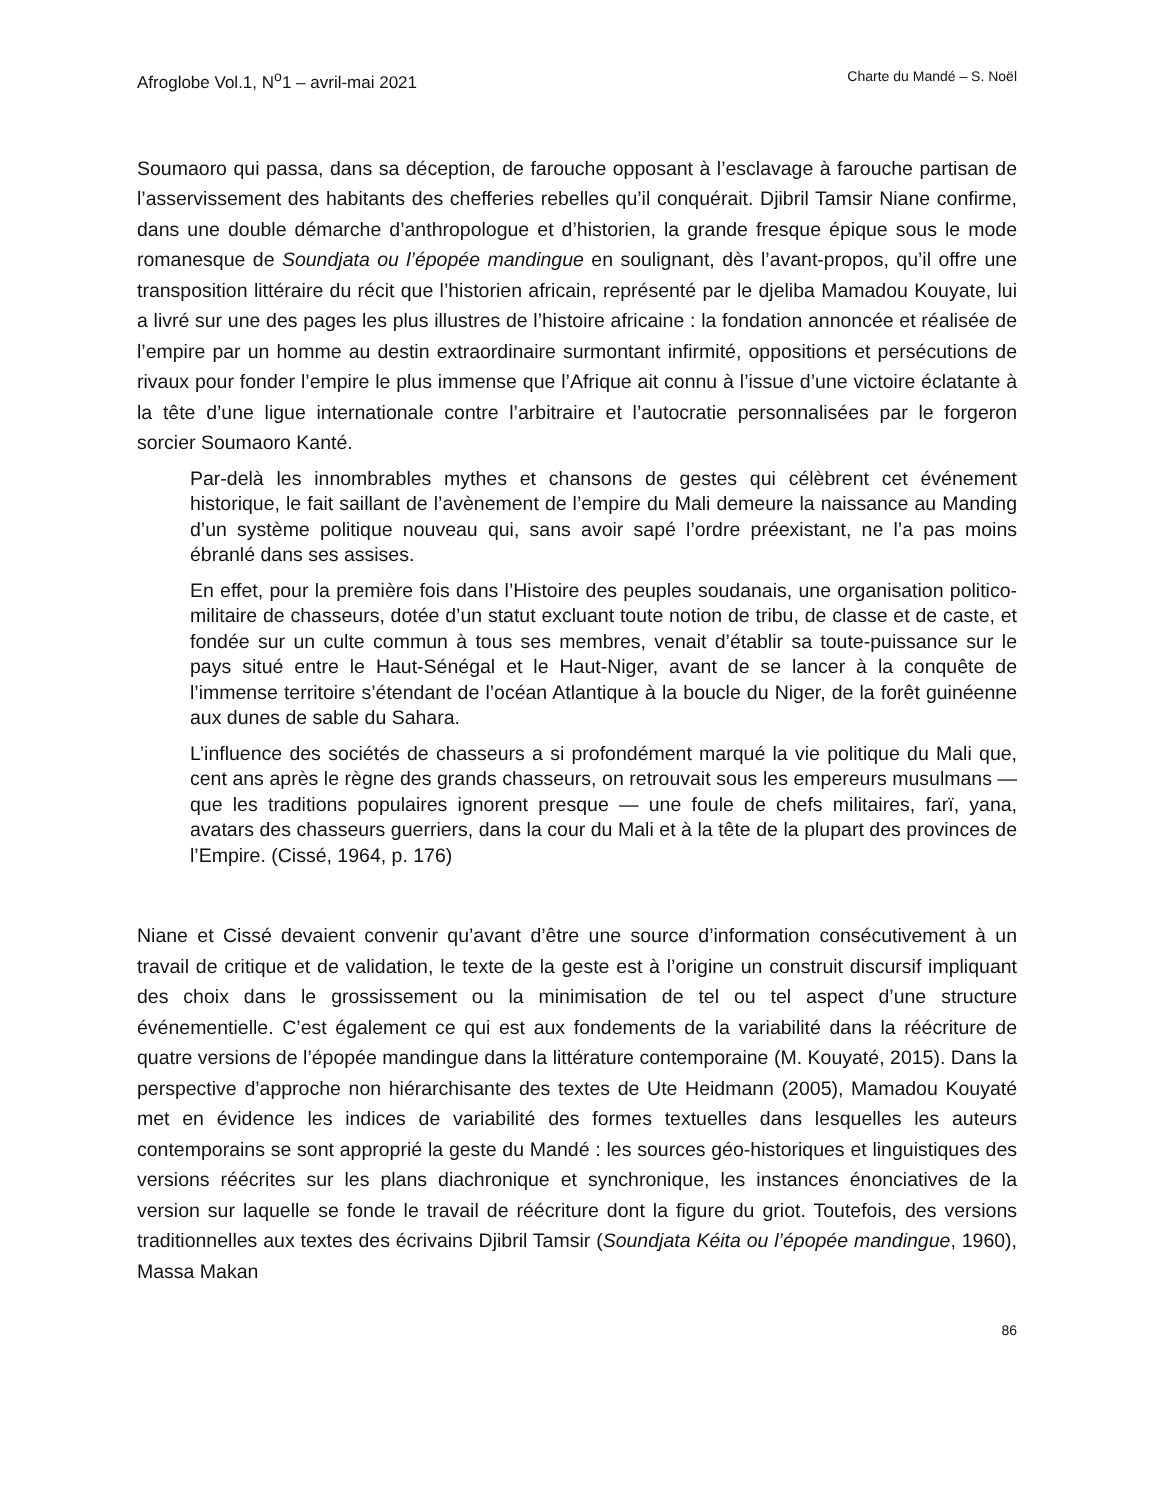Afroglobe Vol.1, N<sup>o</sup>1 – avril-mai 2021 Charte du Mandé – S. Noël
Soumaoro qui passa, dans sa déception, de farouche opposant à l’esclavage à farouche partisan de l’asservissement des habitants des chefferies rebelles qu’il conquérait. Djibril Tamsir Niane confirme, dans une double démarche d’anthropologue et d’historien, la grande fresque épique sous le mode romanesque de Soundjata ou l’épopée mandingue en soulignant, dès l’avant-propos, qu’il offre une transposition littéraire du récit que l’historien africain, représenté par le djeliba Mamadou Kouyate, lui a livré sur une des pages les plus illustres de l’histoire africaine : la fondation annoncée et réalisée de l’empire par un homme au destin extraordinaire surmontant infirmité, oppositions et persécutions de rivaux pour fonder l’empire le plus immense que l’Afrique ait connu à l’issue d’une victoire éclatante à la tête d’une ligue internationale contre l’arbitraire et l’autocratie personnalisées par le forgeron sorcier Soumaoro Kanté.
Par-delà les innombrables mythes et chansons de gestes qui célèbrent cet événement historique, le fait saillant de l’avènement de l’empire du Mali demeure la naissance au Manding d’un système politique nouveau qui, sans avoir sapé l’ordre préexistant, ne l’a pas moins ébranlé dans ses assises.
En effet, pour la première fois dans l’Histoire des peuples soudanais, une organisation politico-militaire de chasseurs, dotée d’un statut excluant toute notion de tribu, de classe et de caste, et fondée sur un culte commun à tous ses membres, venait d’établir sa toute-puissance sur le pays situé entre le Haut-Sénégal et le Haut-Niger, avant de se lancer à la conquête de l’immense territoire s’étendant de l’océan Atlantique à la boucle du Niger, de la forêt guinéenne aux dunes de sable du Sahara.
L’influence des sociétés de chasseurs a si profondément marqué la vie politique du Mali que, cent ans après le règne des grands chasseurs, on retrouvait sous les empereurs musulmans — que les traditions populaires ignorent presque — une foule de chefs militaires, farï, yana, avatars des chasseurs guerriers, dans la cour du Mali et à la tête de la plupart des provinces de l’Empire. (Cissé, 1964, p. 176)
Niane et Cissé devaient convenir qu’avant d’être une source d’information consécutivement à un travail de critique et de validation, le texte de la geste est à l’origine un construit discursif impliquant des choix dans le grossissement ou la minimisation de tel ou tel aspect d’une structure événementielle. C’est également ce qui est aux fondements de la variabilité dans la réécriture de quatre versions de l’épopée mandingue dans la littérature contemporaine (M. Kouyaté, 2015). Dans la perspective d’approche non hiérarchisante des textes de Ute Heidmann (2005), Mamadou Kouyaté met en évidence les indices de variabilité des formes textuelles dans lesquelles les auteurs contemporains se sont approprié la geste du Mandé : les sources géo-historiques et linguistiques des versions réécrites sur les plans diachronique et synchronique, les instances énonciatives de la version sur laquelle se fonde le travail de réécriture dont la figure du griot. Toutefois, des versions traditionnelles aux textes des écrivains Djibril Tamsir (Soundjata Kéita ou l’épopée mandingue, 1960), Massa Makan
86